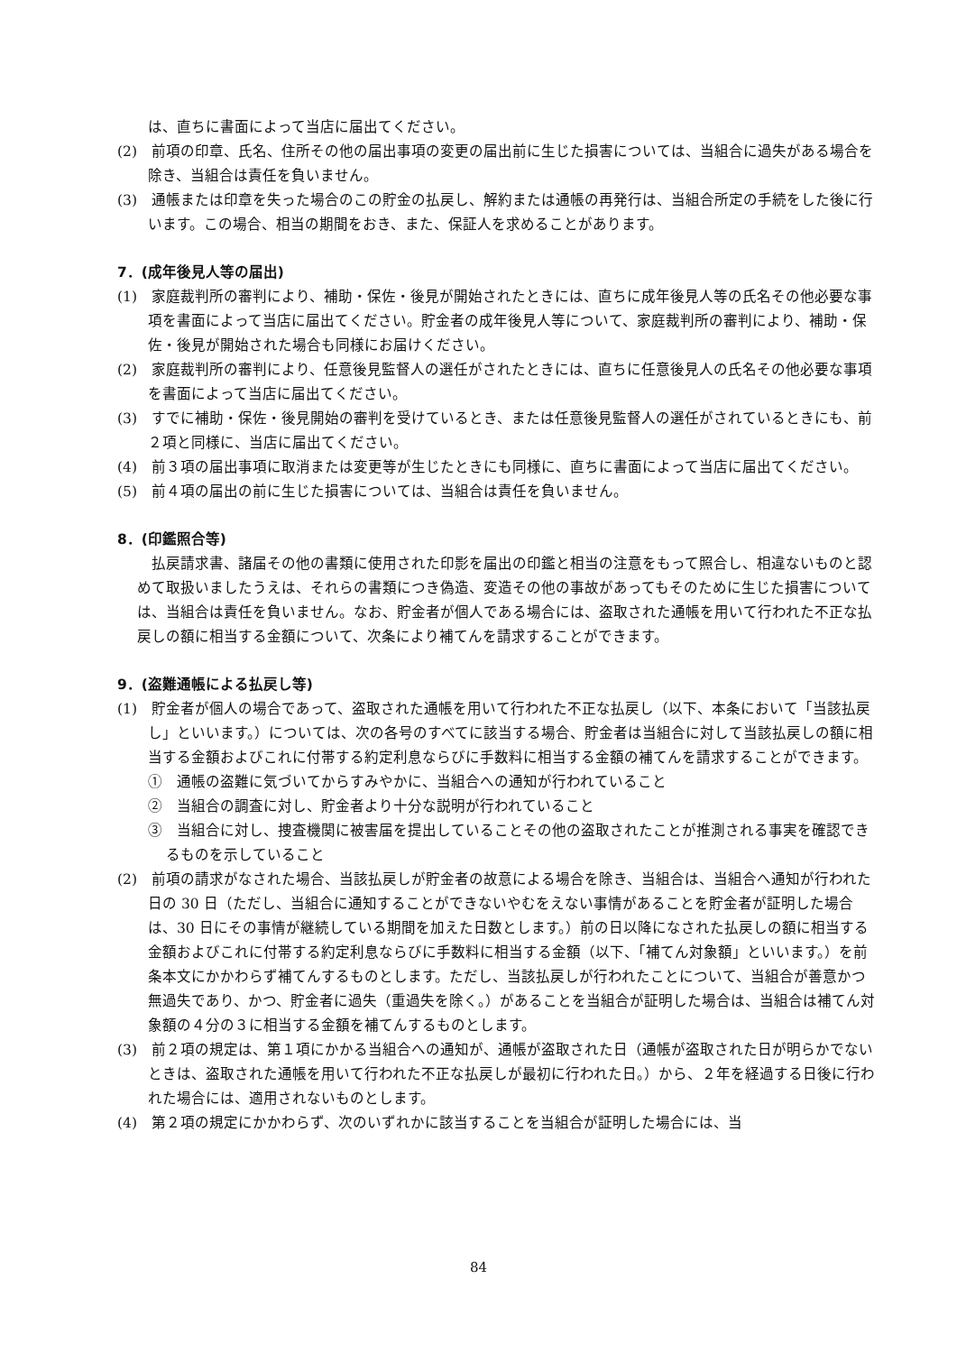は、直ちに書面によって当店に届出てください。
(2)　前項の印章、氏名、住所その他の届出事項の変更の届出前に生じた損害については、当組合に過失がある場合を除き、当組合は責任を負いません。
(3)　通帳または印章を失った場合のこの貯金の払戻し、解約または通帳の再発行は、当組合所定の手続をした後に行います。この場合、相当の期間をおき、また、保証人を求めることがあります。
7．(成年後見人等の届出)
(1)　家庭裁判所の審判により、補助・保佐・後見が開始されたときには、直ちに成年後見人等の氏名その他必要な事項を書面によって当店に届出てください。貯金者の成年後見人等について、家庭裁判所の審判により、補助・保佐・後見が開始された場合も同様にお届けください。
(2)　家庭裁判所の審判により、任意後見監督人の選任がされたときには、直ちに任意後見人の氏名その他必要な事項を書面によって当店に届出てください。
(3)　すでに補助・保佐・後見開始の審判を受けているとき、または任意後見監督人の選任がされているときにも、前２項と同様に、当店に届出てください。
(4)　前３項の届出事項に取消または変更等が生じたときにも同様に、直ちに書面によって当店に届出てください。
(5)　前４項の届出の前に生じた損害については、当組合は責任を負いません。
8．(印鑑照合等)
　払戻請求書、諸届その他の書類に使用された印影を届出の印鑑と相当の注意をもって照合し、相違ないものと認めて取扱いましたうえは、それらの書類につき偽造、変造その他の事故があってもそのために生じた損害については、当組合は責任を負いません。なお、貯金者が個人である場合には、盗取された通帳を用いて行われた不正な払戻しの額に相当する金額について、次条により補てんを請求することができます。
9．(盗難通帳による払戻し等)
(1)　貯金者が個人の場合であって、盗取された通帳を用いて行われた不正な払戻し（以下、本条において「当該払戻し」といいます。）については、次の各号のすべてに該当する場合、貯金者は当組合に対して当該払戻しの額に相当する金額およびこれに付帯する約定利息ならびに手数料に相当する金額の補てんを請求することができます。
①　通帳の盗難に気づいてからすみやかに、当組合への通知が行われていること
②　当組合の調査に対し、貯金者より十分な説明が行われていること
③　当組合に対し、捜査機関に被害届を提出していることその他の盗取されたことが推測される事実を確認できるものを示していること
(2)　前項の請求がなされた場合、当該払戻しが貯金者の故意による場合を除き、当組合は、当組合へ通知が行われた日の 30 日（ただし、当組合に通知することができないやむをえない事情があることを貯金者が証明した場合は、30 日にその事情が継続している期間を加えた日数とします。）前の日以降になされた払戻しの額に相当する金額およびこれに付帯する約定利息ならびに手数料に相当する金額（以下、「補てん対象額」といいます。）を前条本文にかかわらず補てんするものとします。ただし、当該払戻しが行われたことについて、当組合が善意かつ無過失であり、かつ、貯金者に過失（重過失を除く。）があることを当組合が証明した場合は、当組合は補てん対象額の４分の３に相当する金額を補てんするものとします。
(3)　前２項の規定は、第１項にかかる当組合への通知が、通帳が盗取された日（通帳が盗取された日が明らかでないときは、盗取された通帳を用いて行われた不正な払戻しが最初に行われた日。）から、２年を経過する日後に行われた場合には、適用されないものとします。
(4)　第２項の規定にかかわらず、次のいずれかに該当することを当組合が証明した場合には、当
84